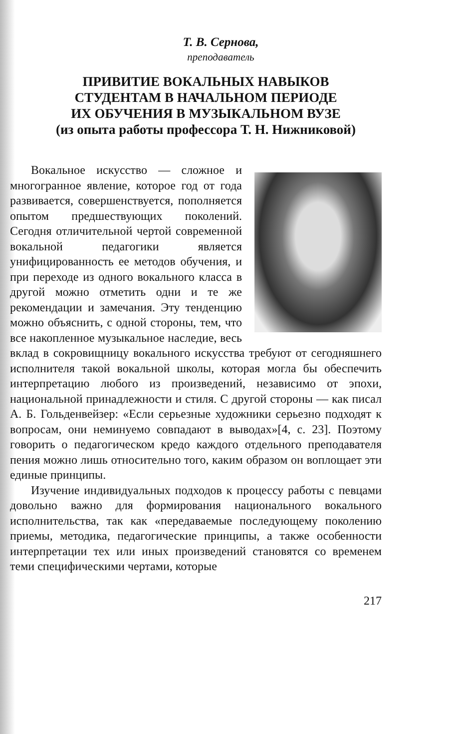Т. В. Сернова,
преподаватель
ПРИВИТИЕ ВОКАЛЬНЫХ НАВЫКОВ
СТУДЕНТАМ В НАЧАЛЬНОМ ПЕРИОДЕ
ИХ ОБУЧЕНИЯ В МУЗЫКАЛЬНОМ ВУЗЕ
(из опыта работы профессора Т. Н. Нижниковой)
Вокальное искусство — сложное и многогранное явление, которое год от года развивается, совершенствуется, пополняется опытом предшествующих поколений. Сегодня отличительной чертой современной вокальной педагогики является унифицированность ее методов обучения, и при переходе из одного вокального класса в другой можно отметить одни и те же рекомендации и замечания. Эту тенденцию можно объяснить, с одной стороны, тем, что все накопленное музыкальное наследие, весь вклад в сокровищницу вокального искусства требуют от сегодняшнего исполнителя такой вокальной школы, которая могла бы обеспечить интерпретацию любого из произведений, независимо от эпохи, национальной принадлежности и стиля. С другой стороны — как писал А. Б. Гольденвейзер: «Если серьезные художники серьезно подходят к вопросам, они неминуемо совпадают в выводах»[4, с. 23]. Поэтому говорить о педагогическом кредо каждого отдельного преподавателя пения можно лишь относительно того, каким образом он воплощает эти единые принципы.
Изучение индивидуальных подходов к процессу работы с певцами довольно важно для формирования национального вокального исполнительства, так как «передаваемые последующему поколению приемы, методика, педагогические принципы, а также особенности интерпретации тех или иных произведений становятся со временем теми специфическими чертами, которые
217